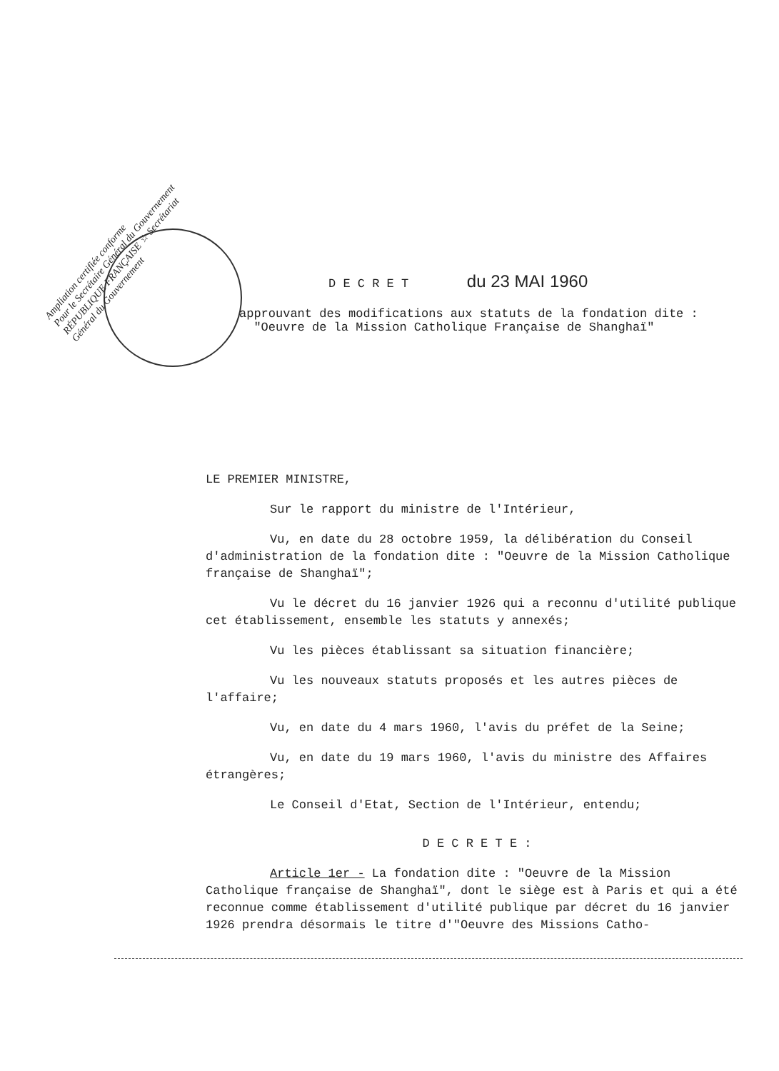Ampliation certifiée conforme
Pour le Secrétaire Général du Gouvernement
RÉPUBLIQUE FRANÇAISE ☆ Secrétariat Général du Gouvernement
D E C R E T du 23 MAI 1960
approuvant des modifications aux statuts de la fondation dite :
"Oeuvre de la Mission Catholique Française de Shanghaï"
LE PREMIER MINISTRE,
Sur le rapport du ministre de l'Intérieur,
Vu, en date du 28 octobre 1959, la délibération du Conseil d'administration de la fondation dite : "Oeuvre de la Mission Catholique française de Shanghaï";
Vu le décret du 16 janvier 1926 qui a reconnu d'utilité publique cet établissement, ensemble les statuts y annexés;
Vu les pièces établissant sa situation financière;
Vu les nouveaux statuts proposés et les autres pièces de l'affaire;
Vu, en date du 4 mars 1960, l'avis du préfet de la Seine;
Vu, en date du 19 mars 1960, l'avis du ministre des Affaires étrangères;
Le Conseil d'Etat, Section de l'Intérieur, entendu;
D E C R E T E :
Article 1er - La fondation dite : "Oeuvre de la Mission Catholique française de Shanghaï", dont le siège est à Paris et qui a été reconnue comme établissement d'utilité publique par décret du 16 janvier 1926 prendra désormais le titre d'"Oeuvre des Missions Catho-